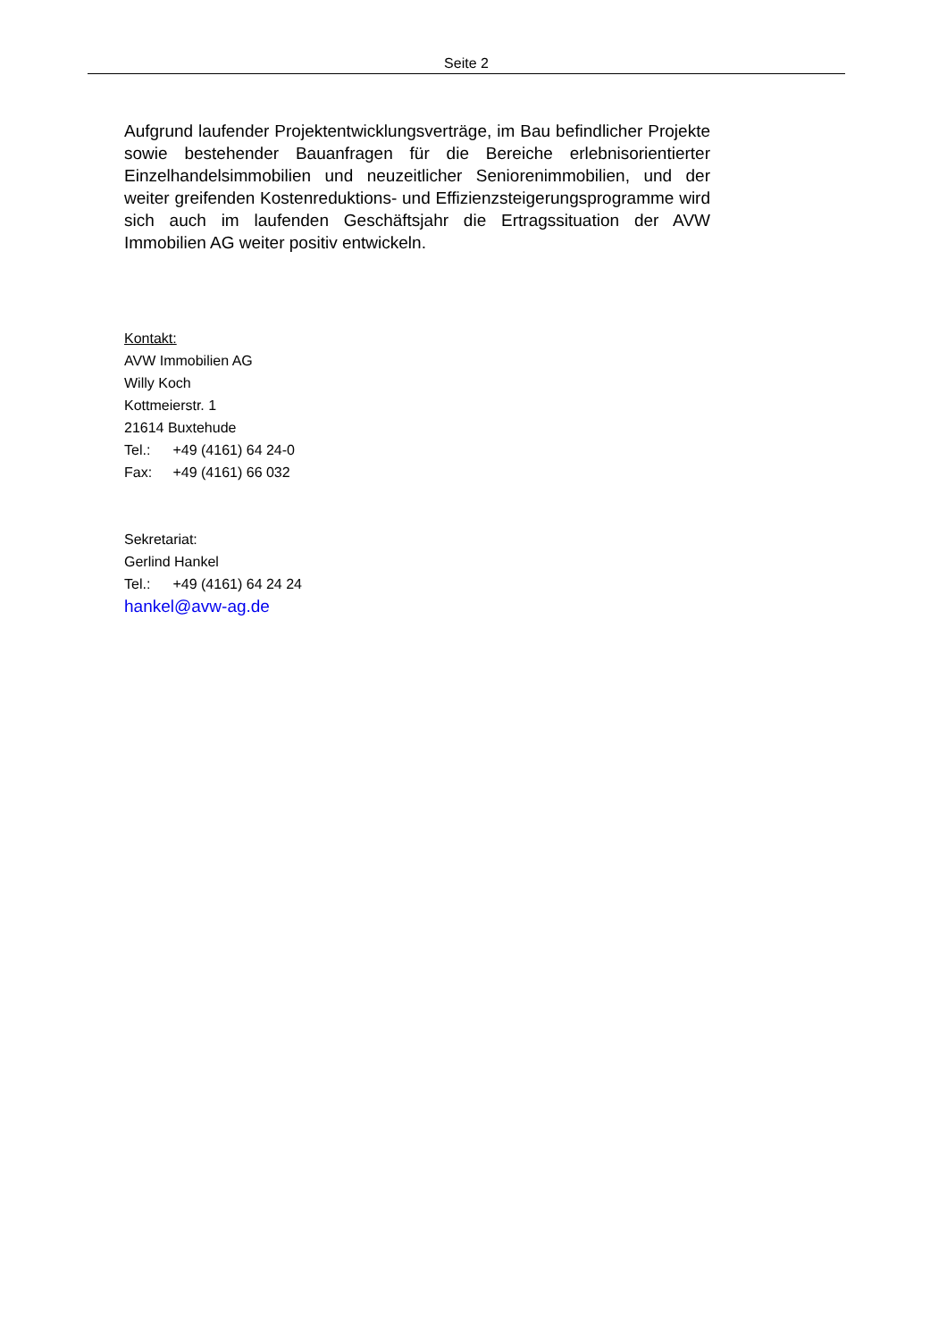Seite 2
Aufgrund laufender Projektentwicklungsverträge, im Bau befindlicher Projekte sowie bestehender Bauanfragen für die Bereiche erlebnisorientierter Einzelhandelsimmobilien und neuzeitlicher Seniorenimmobilien, und der weiter greifenden Kostenreduktions- und Effizienzsteigerungsprogramme wird sich auch im laufenden Geschäftsjahr die Ertragssituation der AVW Immobilien AG weiter positiv entwickeln.
Kontakt:
AVW Immobilien AG
Willy Koch
Kottmeierstr. 1
21614 Buxtehude
Tel.: +49 (4161) 64 24-0
Fax: +49 (4161) 66 032
Sekretariat:
Gerlind Hankel
Tel.: +49 (4161) 64 24 24
hankel@avw-ag.de